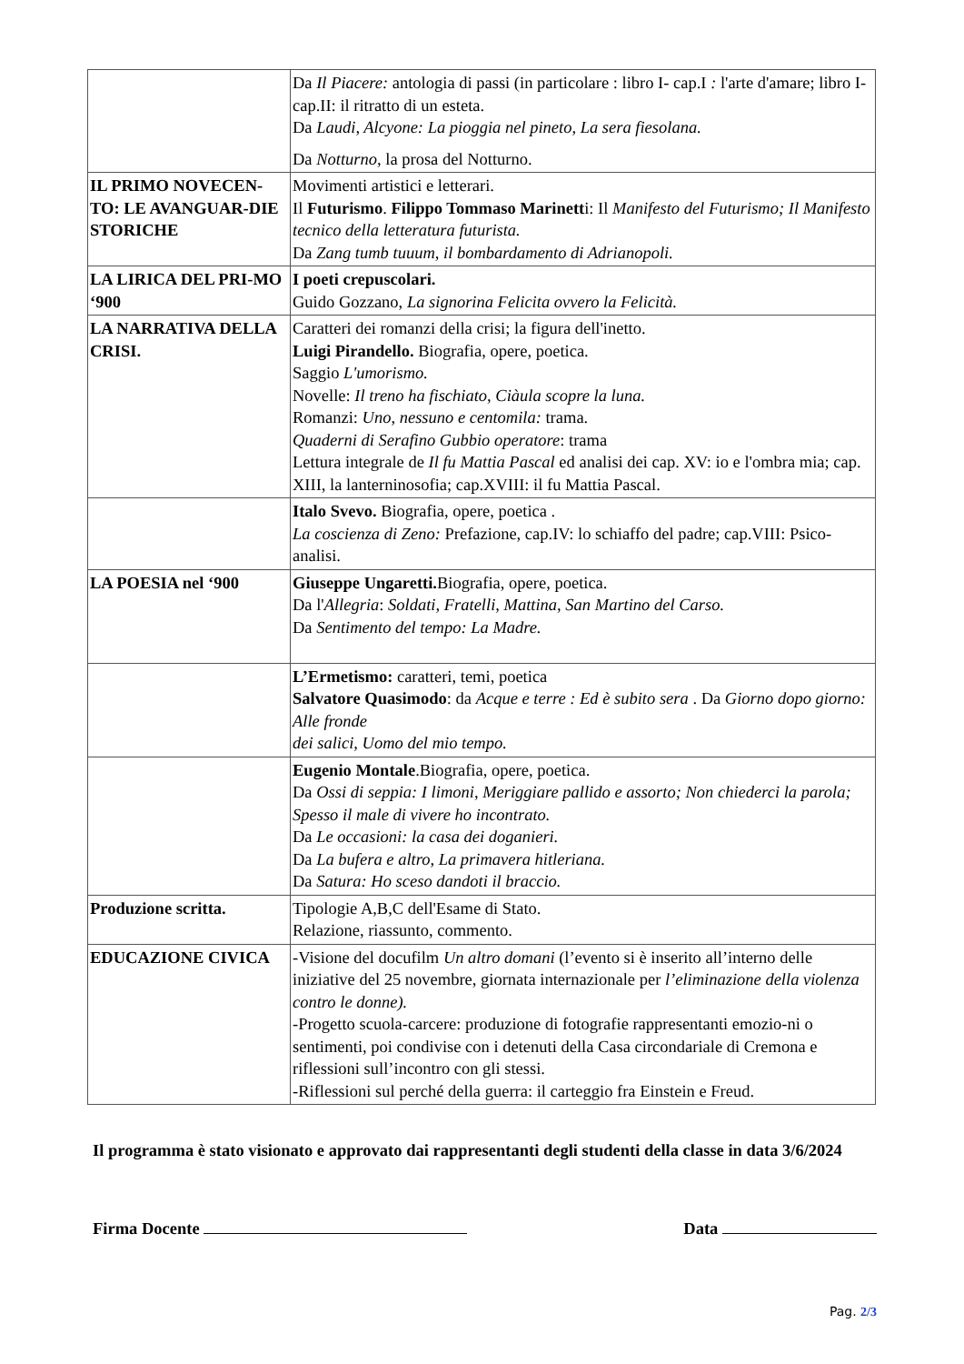| | Da Il Piacere: antologia di passi (in particolare : libro I- cap.I : l'arte d'amare; libro I-cap.II: il ritratto di un esteta. Da Laudi, Alcyone: La pioggia nel pineto, La sera fiesolana. Da Notturno, la prosa del Notturno. |
| IL PRIMO NOVECEN-TO: LE AVANGUAR-DIE STORICHE | Movimenti artistici e letterari. Il Futurismo . Filippo Tommaso Marinett i: Il Manifesto del Futurismo; Il Manifesto tecnico della letteratura futurista. Da Zang tumb tuuum, il bombardamento di Adrianopoli. |
| LA LIRICA DEL PRI-MO ‘900 | I poeti crepuscolari. Guido Gozzano, La signorina Felicita ovvero la Felicità. |
| LA NARRATIVA DELLA CRISI. | Caratteri dei romanzi della crisi; la figura dell'inetto. Luigi Pirandello. Biografia, opere, poetica. Saggio L'umorismo. Novelle: Il treno ha fischiato, Ciàula scopre la luna. Romanzi: Uno, nessuno e centomila: trama. Quaderni di Serafino Gubbio operatore : trama Lettura integrale de Il fu Mattia Pascal ed analisi dei cap. XV: io e l'ombra mia; cap. XIII, la lanterninosofia; cap.XVIII: il fu Mattia Pascal. |
| | Italo Svevo. Biografia, opere, poetica . La coscienza di Zeno: Prefazione, cap.IV: lo schiaffo del padre; cap.VIII: Psico-analisi. |
| LA POESIA nel ‘900 | Giuseppe Ungaretti. Biografia, opere, poetica. Da l' Allegria : Soldati, Fratelli, Mattina, San Martino del Carso. Da Sentimento del tempo: La Madre. |
| | L’Ermetismo: caratteri, temi, poetica Salvatore Quasimodo : da Acque e terre : Ed è subito sera . Da Giorno dopo giorno: Alle fronde dei salici, Uomo del mio tempo. |
| | Eugenio Montale .Biografia, opere, poetica. Da Ossi di seppia: I limoni, Meriggiare pallido e assorto; Non chiederci la parola; Spesso il male di vivere ho incontrato. Da Le occasioni: la casa dei doganieri. Da La bufera e altro, La primavera hitleriana. Da Satura: Ho sceso dandoti il braccio. |
| Produzione scritta. | Tipologie A,B,C dell'Esame di Stato. Relazione, riassunto, commento. |
| EDUCAZIONE CIVICA | -Visione del docufilm Un altro domani (l’evento si è inserito all’interno delle iniziative del 25 novembre, giornata internazionale per l’eliminazione della violenza contro le donne). -Progetto scuola-carcere: produzione di fotografie rappresentanti emozio-ni o sentimenti, poi condivise con i detenuti della Casa circondariale di Cremona e riflessioni sull’incontro con gli stessi. -Riflessioni sul perché della guerra: il carteggio fra Einstein e Freud. |
Il programma è stato visionato e approvato dai rappresentanti degli studenti della classe in data 3/6/2024
Firma Docente Data
Pag. 2/3